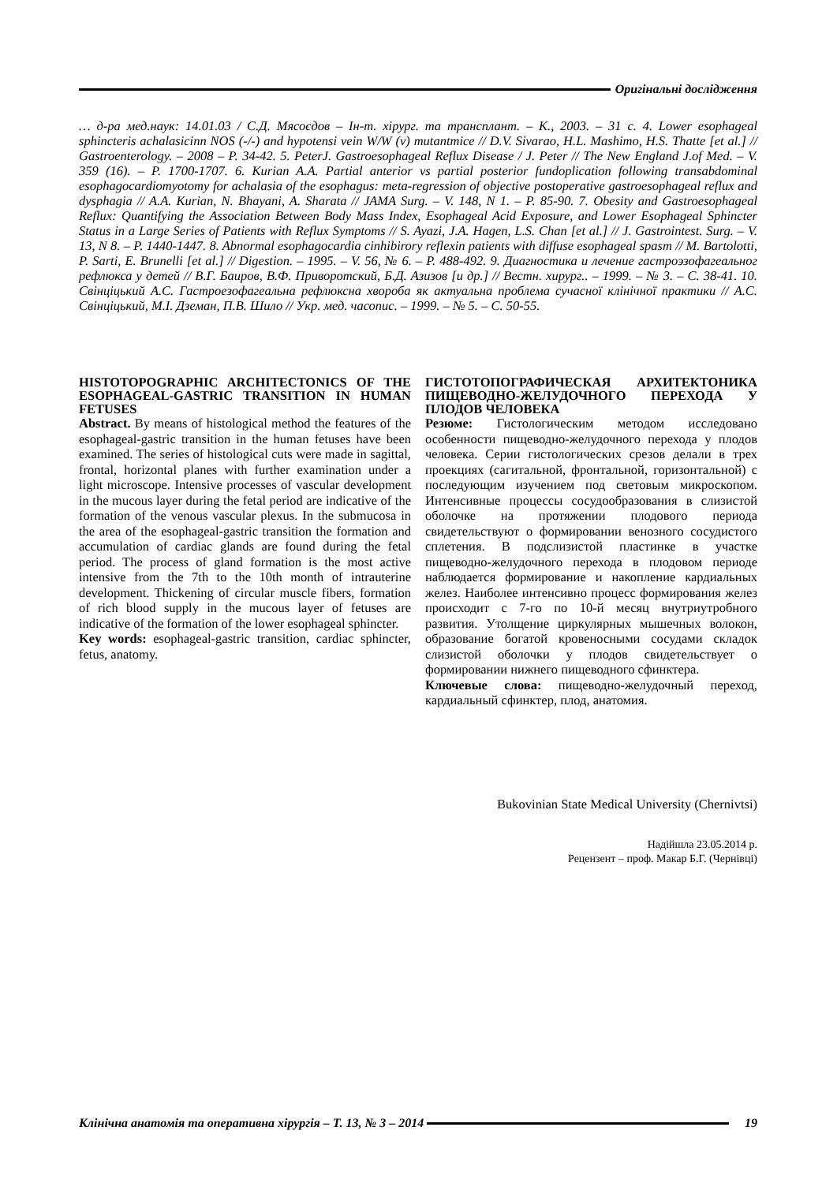Оригінальні дослідження
… д-ра мед.наук: 14.01.03 / С.Д. Мясоєдов – Ін-т. хірург. та трансплант. – К., 2003. – 31 с. 4. Lower esophageal sphincteris achalasicinn NOS (-/-) and hypotensi vein W/W (v) mutantmice // D.V. Sivarao, H.L. Mashimo, H.S. Thatte [et al.] // Gastroenterology. – 2008 – P. 34-42. 5. PeterJ. Gastroesophageal Reflux Disease / J. Peter // The New England J.of Med. – V. 359 (16). – P. 1700-1707. 6. Kurian A.A. Partial anterior vs partial posterior fundoplication following transabdominal esophagocardiomyotomy for achalasia of the esophagus: meta-regression of objective postoperative gastroesophageal reflux and dysphagia // A.A. Kurian, N. Bhayani, A. Sharata // JAMA Surg. – V. 148, N 1. – P. 85-90. 7. Obesity and Gastroesophageal Reflux: Quantifying the Association Between Body Mass Index, Esophageal Acid Exposure, and Lower Esophageal Sphincter Status in a Large Series of Patients with Reflux Symptoms // S. Ayazi, J.A. Hagen, L.S. Chan [et al.] // J. Gastrointest. Surg. – V. 13, N 8. – P. 1440-1447. 8. Abnormal esophagocardia cinhibirory reflexin patients with diffuse esophageal spasm // M. Bartolotti, P. Sarti, E. Brunelli [et al.] // Digestion. – 1995. – V. 56, № 6. – P. 488-492. 9. Диагностика и лечение гастроэзофагеальног рефлюкса у детей // В.Г. Баиров, В.Ф. Приворотский, Б.Д. Азизов [и др.] // Вестн. хирург.. – 1999. – № 3. – С. 38-41. 10. Свінціцький А.С. Гастроезофагеальна рефлюксна хвороба як актуальна проблема сучасної клінічної практики // А.С. Свінціцький, М.І. Дземан, П.В. Шило // Укр. мед. часопис. – 1999. – № 5. – С. 50-55.
HISTOTOPOGRAPHIC ARCHITECTONICS OF THE ESOPHAGEAL-GASTRIC TRANSITION IN HUMAN FETUSES
Abstract. By means of histological method the features of the esophageal-gastric transition in the human fetuses have been examined. The series of histological cuts were made in sagittal, frontal, horizontal planes with further examination under a light microscope. Intensive processes of vascular development in the mucous layer during the fetal period are indicative of the formation of the venous vascular plexus. In the submucosa in the area of the esophageal-gastric transition the formation and accumulation of cardiac glands are found during the fetal period. The process of gland formation is the most active intensive from the 7th to the 10th month of intrauterine development. Thickening of circular muscle fibers, formation of rich blood supply in the mucous layer of fetuses are indicative of the formation of the lower esophageal sphincter.
Key words: esophageal-gastric transition, cardiac sphincter, fetus, anatomy.
ГИСТОТОПОГРАФИЧЕСКАЯ АРХИТЕКТОНИКА ПИЩЕВОДНО-ЖЕЛУДОЧНОГО ПЕРЕХОДА У ПЛОДОВ ЧЕЛОВЕКА
Резюме: Гистологическим методом исследовано особенности пищеводно-желудочного перехода у плодов человека. Серии гистологических срезов делали в трех проекциях (сагитальной, фронтальной, горизонтальной) с последующим изучением под световым микроскопом. Интенсивные процессы сосудообразования в слизистой оболочке на протяжении плодового периода свидетельствуют о формировании венозного сосудистого сплетения. В подслизистой пластинке в участке пищеводно-желудочного перехода в плодовом периоде наблюдается формирование и накопление кардиальных желез. Наиболее интенсивно процесс формирования желез происходит с 7-го по 10-й месяц внутриутробного развития. Утолщение циркулярных мышечных волокон, образование богатой кровеносными сосудами складок слизистой оболочки у плодов свидетельствует о формировании нижнего пищеводного сфинктера.
Ключевые слова: пищеводно-желудочный переход, кардиальный сфинктер, плод, анатомия.
Bukovinian State Medical University (Chernivtsi)
Надійшла 23.05.2014 р.
Рецензент – проф. Макар Б.Г. (Чернівці)
Клінічна анатомія та оперативна хірургія – Т. 13, № 3 – 2014
19